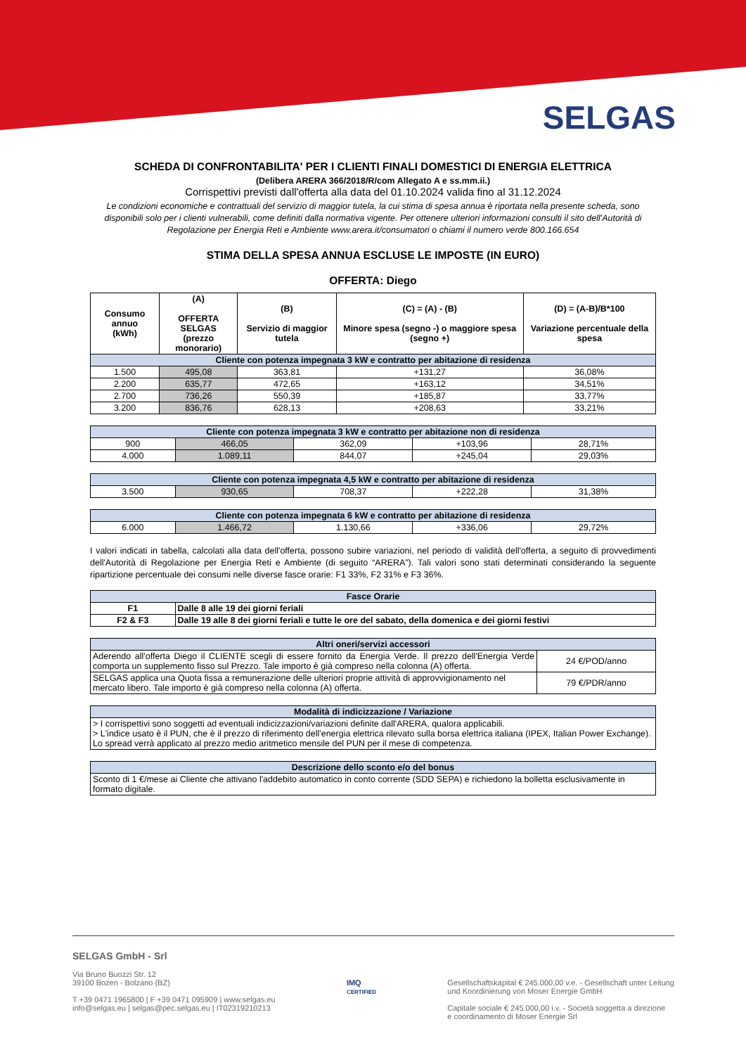SELGAS
SCHEDA DI CONFRONTABILITA' PER I CLIENTI FINALI DOMESTICI DI ENERGIA ELETTRICA
(Delibera ARERA 366/2018/R/com Allegato A e ss.mm.ii.)
Corrispettivi previsti dall'offerta alla data del 01.10.2024 valida fino al 31.12.2024
Le condizioni economiche e contrattuali del servizio di maggior tutela, la cui stima di spesa annua è riportata nella presente scheda, sono disponibili solo per i clienti vulnerabili, come definiti dalla normativa vigente. Per ottenere ulteriori informazioni consulti il sito dell'Autorità di Regolazione per Energia Reti e Ambiente www.arera.it/consumatori o chiami il numero verde 800.166.654
STIMA DELLA SPESA ANNUA ESCLUSE LE IMPOSTE (IN EURO)
OFFERTA: Diego
| Consumo annuo (kWh) | (A) OFFERTA SELGAS (prezzo monorario) | (B) Servizio di maggior tutela | (C) = (A) - (B) Minore spesa (segno -) o maggiore spesa (segno +) | (D) = (A-B)/B*100 Variazione percentuale della spesa |
| --- | --- | --- | --- | --- |
| Cliente con potenza impegnata 3 kW e contratto per abitazione di residenza | | | | |
| 1.500 | 495,08 | 363,81 | +131,27 | 36,08% |
| 2.200 | 635,77 | 472,65 | +163,12 | 34,51% |
| 2.700 | 736,26 | 550,39 | +185,87 | 33,77% |
| 3.200 | 836,76 | 628,13 | +208,63 | 33,21% |
| Cliente con potenza impegnata 3 kW e contratto per abitazione non di residenza | | | | |
| 900 | 466,05 | 362,09 | +103,96 | 28,71% |
| 4.000 | 1.089,11 | 844,07 | +245,04 | 29,03% |
| Cliente con potenza impegnata 4,5 kW e contratto per abitazione di residenza | | | | |
| 3.500 | 930,65 | 708,37 | +222,28 | 31,38% |
| Cliente con potenza impegnata 6 kW e contratto per abitazione di residenza | | | | |
| 6.000 | 1.466,72 | 1.130,66 | +336,06 | 29,72% |
I valori indicati in tabella, calcolati alla data dell'offerta, possono subire variazioni, nel periodo di validità dell'offerta, a seguito di provvedimenti dell'Autorità di Regolazione per Energia Reti e Ambiente (di seguito “ARERA”). Tali valori sono stati determinati considerando la seguente ripartizione percentuale dei consumi nelle diverse fasce orarie: F1 33%, F2 31% e F3 36%.
| Fasce Orarie | |
| --- | --- |
| F1 | Dalle 8 alle 19 dei giorni feriali |
| F2 & F3 | Dalle 19 alle 8 dei giorni feriali e tutte le ore del sabato, della domenica e dei giorni festivi |
| Altri oneri/servizi accessori | |
| --- | --- |
| Aderendo all'offerta Diego il CLIENTE scegli di essere fornito da Energia Verde. Il prezzo dell'Energia Verde comporta un supplemento fisso sul Prezzo. Tale importo è già compreso nella colonna (A) offerta. | 24 €/POD/anno |
| SELGAS applica una Quota fissa a remunerazione delle ulteriori proprie attività di approvvigionamento nel mercato libero. Tale importo è già compreso nella colonna (A) offerta. | 79 €/PDR/anno |
| Modalità di indicizzazione / Variazione |
| --- |
| > I corrispettivi sono soggetti ad eventuali indicizzazioni/variazioni definite dall'ARERA, qualora applicabili. > L'indice usato è il PUN, che è il prezzo di riferimento dell'energia elettrica rilevato sulla borsa elettrica italiana (IPEX, Italian Power Exchange). Lo spread verrà applicato al prezzo medio aritmetico mensile del PUN per il mese di competenza. |
| Descrizione dello sconto e/o del bonus |
| --- |
| Sconto di 1 €/mese ai Cliente che attivano l'addebito automatico in conto corrente (SDD SEPA) e richiedono la bolletta esclusivamente in formato digitale. |
SELGAS GmbH - Srl
Via Bruno Buozzi Str. 12
39100 Bozen - Bolzano (BZ)
T +39 0471 1965800 | F +39 0471 095909 | www.selgas.eu
info@selgas.eu | selgas@pec.selgas.eu | IT02319210213
IMQ
CERTIFIED
Gesellschaftskapital € 245.000,00 v.e. - Gesellschaft unter Leitung
und Koordinierung von Moser Energie GmbH
Capitale sociale € 245.000,00 i.v. - Società soggetta a direzione
e coordinamento di Moser Energie Srl